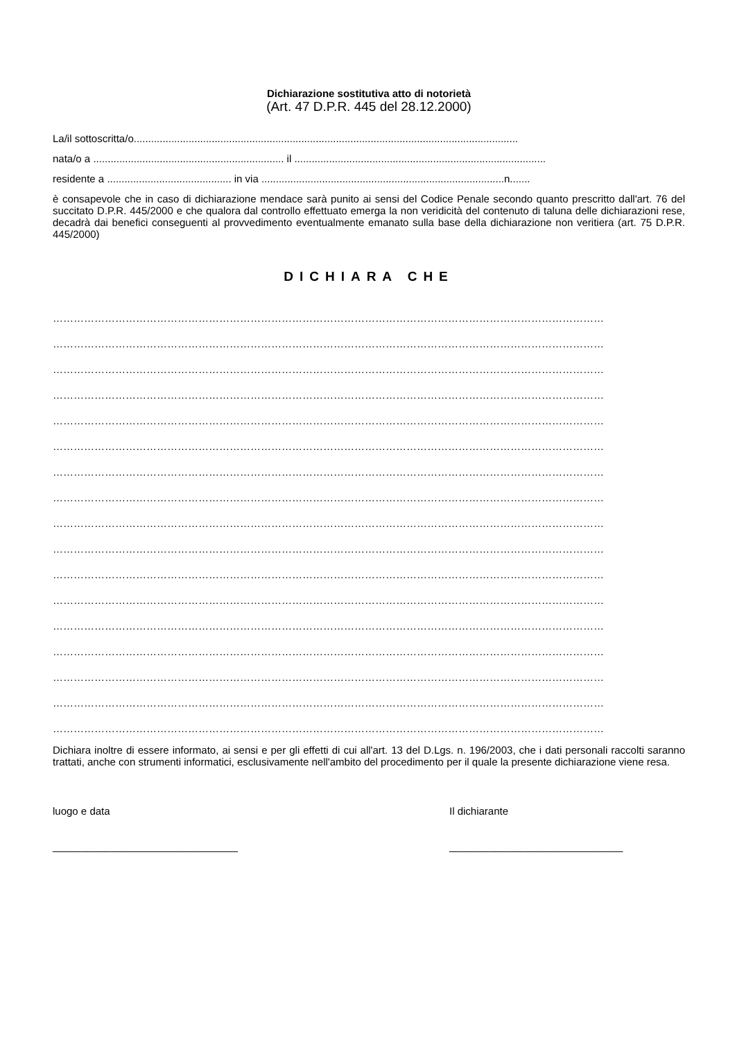Dichiarazione sostitutiva atto di notorietà
(Art. 47 D.P.R. 445 del 28.12.2000)
La/il sottoscritta/o.....................................................................................................................................
nata/o a .................................................................. il .......................................................................................
residente a ........................................... in via ....................................................................................n.......
è consapevole che in caso di dichiarazione mendace sarà punito ai sensi del Codice Penale secondo quanto prescritto dall'art. 76 del succitato D.P.R. 445/2000 e che qualora dal controllo effettuato emerga la non veridicità del contenuto di taluna delle dichiarazioni rese, decadrà dai benefici conseguenti al provvedimento eventualmente emanato sulla base della dichiarazione non veritiera (art. 75 D.P.R. 445/2000)
DICHIARA CHE
……………………………………………………………………………………………………………………………………………
……………………………………………………………………………………………………………………………………………
……………………………………………………………………………………………………………………………………………
……………………………………………………………………………………………………………………………………………
……………………………………………………………………………………………………………………………………………
……………………………………………………………………………………………………………………………………………
……………………………………………………………………………………………………………………………………………
……………………………………………………………………………………………………………………………………………
……………………………………………………………………………………………………………………………………………
……………………………………………………………………………………………………………………………………………
……………………………………………………………………………………………………………………………………………
……………………………………………………………………………………………………………………………………………
……………………………………………………………………………………………………………………………………………
……………………………………………………………………………………………………………………………………………
……………………………………………………………………………………………………………………………………………
……………………………………………………………………………………………………………………………………………
……………………………………………………………………………………………………………………………………………
Dichiara inoltre di essere informato, ai sensi e per gli effetti di cui all'art. 13 del D.Lgs. n. 196/2003, che i dati personali raccolti saranno trattati, anche con strumenti informatici, esclusivamente nell'ambito del procedimento per il quale la presente dichiarazione viene resa.
luogo e data
________________________________
Il dichiarante
______________________________